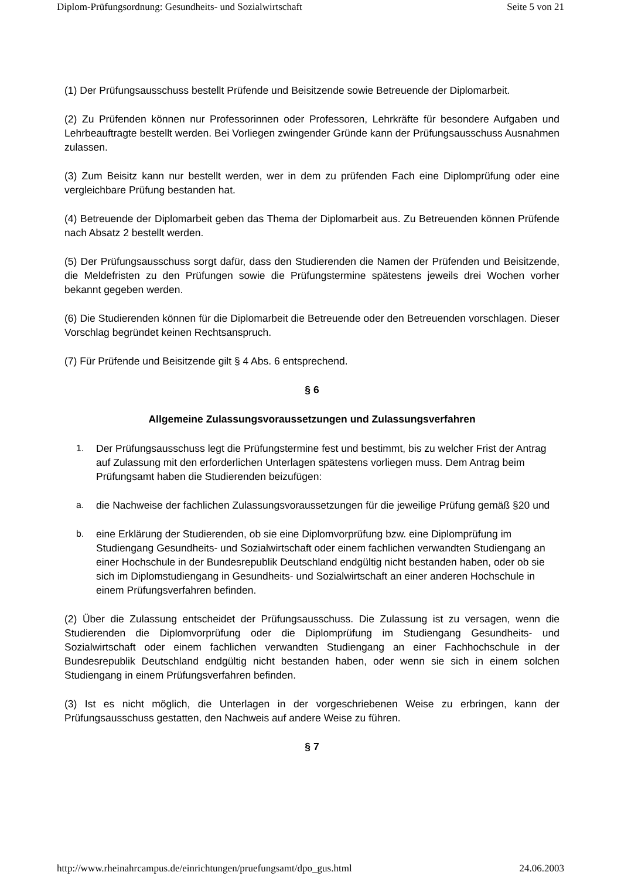Diplom-Prüfungsordnung: Gesundheits- und Sozialwirtschaft Seite 5 von 21
(1) Der Prüfungsausschuss bestellt Prüfende und Beisitzende sowie Betreuende der Diplomarbeit.
(2) Zu Prüfenden können nur Professorinnen oder Professoren, Lehrkräfte für besondere Aufgaben und Lehrbeauftragte bestellt werden. Bei Vorliegen zwingender Gründe kann der Prüfungsausschuss Ausnahmen zulassen.
(3) Zum Beisitz kann nur bestellt werden, wer in dem zu prüfenden Fach eine Diplomprüfung oder eine vergleichbare Prüfung bestanden hat.
(4) Betreuende der Diplomarbeit geben das Thema der Diplomarbeit aus. Zu Betreuenden können Prüfende nach Absatz 2 bestellt werden.
(5) Der Prüfungsausschuss sorgt dafür, dass den Studierenden die Namen der Prüfenden und Beisitzende, die Meldefristen zu den Prüfungen sowie die Prüfungstermine spätestens jeweils drei Wochen vorher bekannt gegeben werden.
(6) Die Studierenden können für die Diplomarbeit die Betreuende oder den Betreuenden vorschlagen. Dieser Vorschlag begründet keinen Rechtsanspruch.
(7) Für Prüfende und Beisitzende gilt § 4 Abs. 6 entsprechend.
§ 6
Allgemeine Zulassungsvoraussetzungen und Zulassungsverfahren
1. Der Prüfungsausschuss legt die Prüfungstermine fest und bestimmt, bis zu welcher Frist der Antrag auf Zulassung mit den erforderlichen Unterlagen spätestens vorliegen muss. Dem Antrag beim Prüfungsamt haben die Studierenden beizufügen:
a. die Nachweise der fachlichen Zulassungsvoraussetzungen für die jeweilige Prüfung gemäß §20 und
b. eine Erklärung der Studierenden, ob sie eine Diplomvorprüfung bzw. eine Diplomprüfung im Studiengang Gesundheits- und Sozialwirtschaft oder einem fachlichen verwandten Studiengang an einer Hochschule in der Bundesrepublik Deutschland endgültig nicht bestanden haben, oder ob sie sich im Diplomstudiengang in Gesundheits- und Sozialwirtschaft an einer anderen Hochschule in einem Prüfungsverfahren befinden.
(2) Über die Zulassung entscheidet der Prüfungsausschuss. Die Zulassung ist zu versagen, wenn die Studierenden die Diplomvorprüfung oder die Diplomprüfung im Studiengang Gesundheits- und Sozialwirtschaft oder einem fachlichen verwandten Studiengang an einer Fachhochschule in der Bundesrepublik Deutschland endgültig nicht bestanden haben, oder wenn sie sich in einem solchen Studiengang in einem Prüfungsverfahren befinden.
(3) Ist es nicht möglich, die Unterlagen in der vorgeschriebenen Weise zu erbringen, kann der Prüfungsausschuss gestatten, den Nachweis auf andere Weise zu führen.
§ 7
http://www.rheinahrcampus.de/einrichtungen/pruefungsamt/dpo_gus.html 24.06.2003